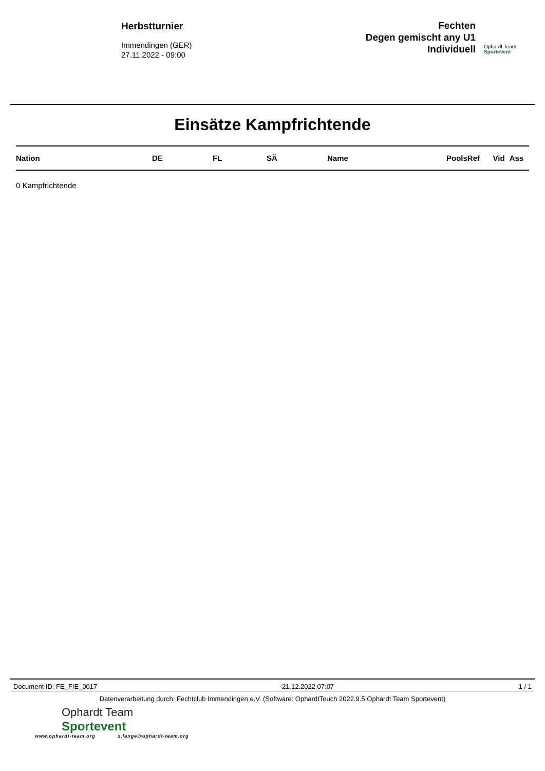Herbstturnier
Immendingen (GER)
27.11.2022 - 09:00
Fechten
Degen gemischt any U1
Individuell
Ophardt Team
Sportevent
Einsätze Kampfrichtende
| Nation | DE | FL | SÄ | Name | PoolsRef | Vid | Ass |
| --- | --- | --- | --- | --- | --- | --- | --- |
0 Kampfrichtende
Document ID: FE_FIE_0017 21.12.2022 07:07 1 / 1
Datenverarbeitung durch: Fechtclub Immendingen e.V. (Software: OphardtTouch 2022.9.5 Ophardt Team Sportevent)
Ophardt Team
Sportevent
www.ophardt-team.org s.lange@ophardt-team.org